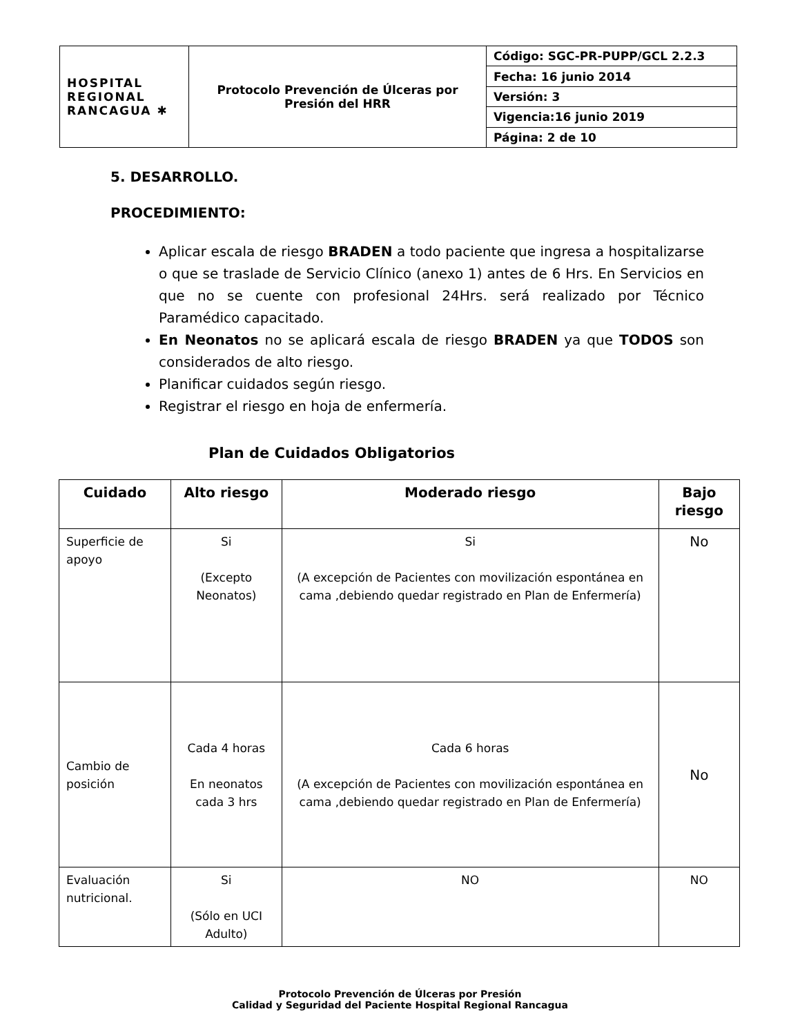| HOSPITAL REGIONAL RANCAGUA ✱ | Protocolo Prevención de Úlceras por Presión del HRR | Código: SGC-PR-PUPP/GCL 2.2.3 |
| | | Fecha: 16 junio 2014 |
| | | Versión: 3 |
| | | Vigencia:16 junio 2019 |
| | | Página: 2 de 10 |
5. DESARROLLO.
PROCEDIMIENTO:
Aplicar escala de riesgo BRADEN a todo paciente que ingresa a hospitalizarse o que se traslade de Servicio Clínico (anexo 1) antes de 6 Hrs. En Servicios en que no se cuente con profesional 24Hrs. será realizado por Técnico Paramédico capacitado.
En Neonatos no se aplicará escala de riesgo BRADEN ya que TODOS son considerados de alto riesgo.
Planificar cuidados según riesgo.
Registrar el riesgo en hoja de enfermería.
Plan de Cuidados Obligatorios
| Cuidado | Alto riesgo | Moderado riesgo | Bajo riesgo |
| --- | --- | --- | --- |
| Superficie de apoyo | Si (Excepto Neonatos) | Si (A excepción de Pacientes con movilización espontánea en cama ,debiendo quedar registrado en Plan de Enfermería) | No |
| Cambio de posición | Cada 4 horas En neonatos cada 3 hrs | Cada 6 horas (A excepción de Pacientes con movilización espontánea en cama ,debiendo quedar registrado en Plan de Enfermería) | No |
| Evaluación nutricional. | Si (Sólo en UCI Adulto) | NO | NO |
Protocolo Prevención de Úlceras por Presión
Calidad y Seguridad del Paciente Hospital Regional Rancagua